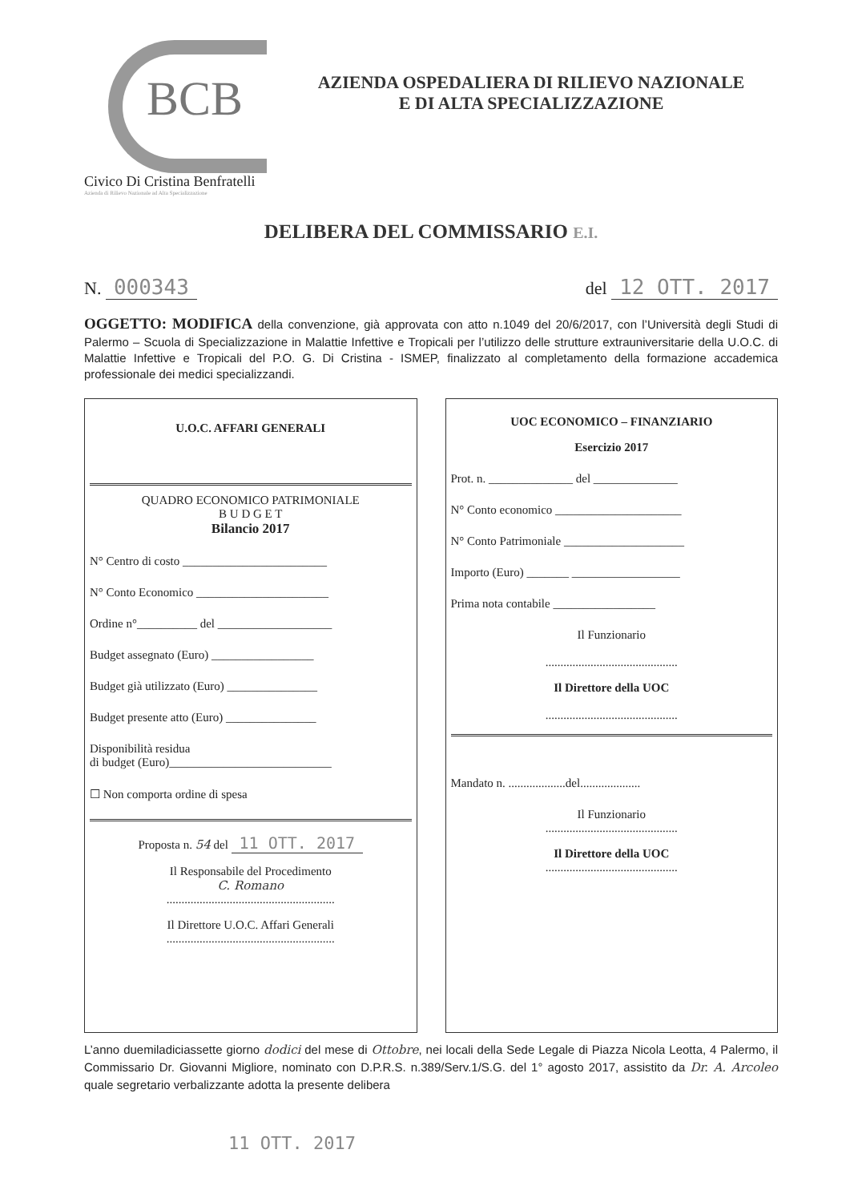BCB
Civico Di Cristina Benfratelli
Azienda di Rilievo Nazionale ad Alta Specializzazione
AZIENDA OSPEDALIERA DI RILIEVO NAZIONALE
E DI ALTA SPECIALIZZAZIONE
DELIBERA DEL COMMISSARIO E.I.
N. 000343
del 12 OTT. 2017
OGGETTO: MODIFICA della convenzione, già approvata con atto n.1049 del 20/6/2017, con l’Università degli Studi di Palermo – Scuola di Specializzazione in Malattie Infettive e Tropicali per l’utilizzo delle strutture extrauniversitarie della U.O.C. di Malattie Infettive e Tropicali del P.O. G. Di Cristina - ISMEP, finalizzato al completamento della formazione accademica professionale dei medici specializzandi.
U.O.C. AFFARI GENERALI
QUADRO ECONOMICO PATRIMONIALE
B U D G E T
Bilancio 2017
N° Centro di costo ________________________
N° Conto Economico ______________________
Ordine n°__________ del ___________________
Budget assegnato (Euro) _________________
Budget già utilizzato (Euro) _______________
Budget presente atto (Euro) _______________
Disponibilità residua
di budget (Euro)___________________________
☐ Non comporta ordine di spesa
Proposta n. 54 del 11 OTT. 2017
Il Responsabile del Procedimento
C. Romano
........................................................
Il Direttore U.O.C. Affari Generali
........................................................
UOC ECONOMICO – FINANZIARIO
Esercizio 2017
Prot. n. ______________ del ______________
N° Conto economico _____________________
N° Conto Patrimoniale ____________________
Importo (Euro) _______ __________________
Prima nota contabile _________________
Il Funzionario
............................................
Il Direttore della UOC
............................................
Mandato n. ...................del....................
Il Funzionario
............................................
Il Direttore della UOC
............................................
L’anno duemiladiciassette giorno dodici del mese di Ottobre, nei locali della Sede Legale di Piazza Nicola Leotta, 4 Palermo, il Commissario Dr. Giovanni Migliore, nominato con D.P.R.S. n.389/Serv.1/S.G. del 1° agosto 2017, assistito da Dr. A. Arcoleo quale segretario verbalizzante adotta la presente delibera
11 OTT. 2017